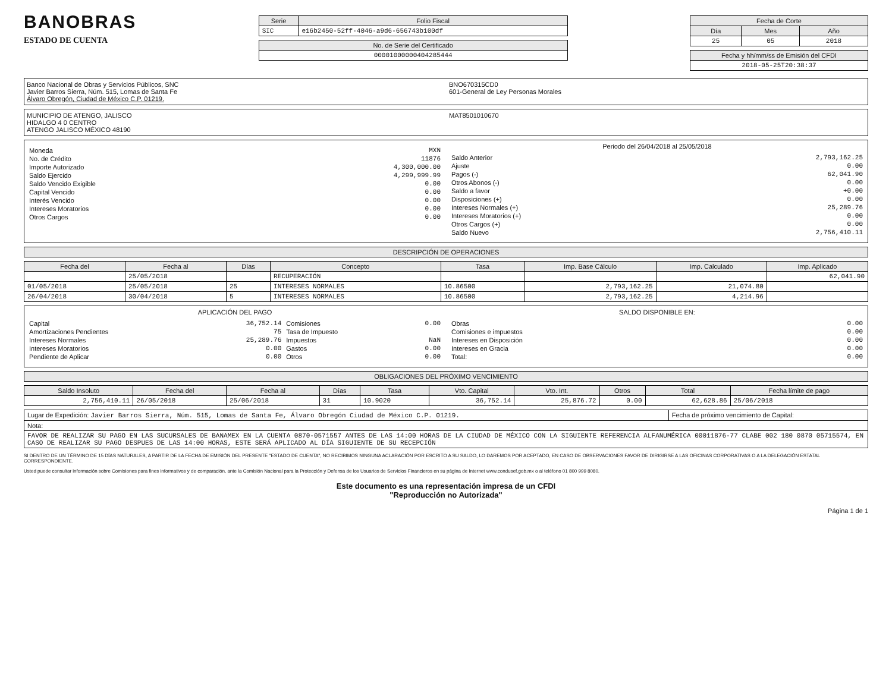BANOBRAS
ESTADO DE CUENTA
| Serie | Folio Fiscal |
| --- | --- |
| SIC | e16b2450-52ff-4046-a9d6-656743b100df |
| No. de Serie del Certificado |
| --- |
| 00001000000404285444 |
| Fecha de Corte | | |
| --- | --- | --- |
| Día | Mes | Año |
| 25 | 05 | 2018 |
| Fecha y hh/mm/ss de Emisión del CFDI |
| --- |
| 2018-05-25T20:38:37 |
Banco Nacional de Obras y Servicios Públicos, SNC
Javier Barros Sierra, Núm. 515, Lomas de Santa Fe
Álvaro Obregón, Ciudad de México C.P. 01219.
BNO670315CD0
601-General de Ley Personas Morales
MUNICIPIO DE ATENGO, JALISCO
HIDALGO 4 0 CENTRO
ATENGO JALISCO MÉXICO 48190
MAT8501010670
| Moneda | MXN |
| No. de Crédito | 11876 |
| Importe Autorizado | 4,300,000.00 |
| Saldo Ejercido | 4,299,999.99 |
| Saldo Vencido Exigible | 0.00 |
| Capital Vencido | 0.00 |
| Interés Vencido | 0.00 |
| Intereses Moratorios | 0.00 |
| Otros Cargos | 0.00 |
Periodo del 26/04/2018 al 25/05/2018
| Saldo Anterior | 2,793,162.25 |
| Ajuste | 0.00 |
| Pagos (-) | 62,041.90 |
| Otros Abonos (-) | 0.00 |
| Saldo a favor | +0.00 |
| Disposiciones (+) | 0.00 |
| Intereses Normales (+) | 25,289.76 |
| Intereses Moratorios (+) | 0.00 |
| Otros Cargos (+) | 0.00 |
| Saldo Nuevo | 2,756,410.11 |
| DESCRIPCIÓN DE OPERACIONES |
| --- |
| Fecha del | Fecha al | Días | Concepto | Tasa | Imp. Base Cálculo | Imp. Calculado | Imp. Aplicado |
| --- | --- | --- | --- | --- | --- | --- | --- |
| | 25/05/2018 | | RECUPERACIÓN | | | | 62,041.90 |
| 01/05/2018 | 25/05/2018 | 25 | INTERESES NORMALES | 10.86500 | 2,793,162.25 | 21,074.80 | |
| 26/04/2018 | 30/04/2018 | 5 | INTERESES NORMALES | 10.86500 | 2,793,162.25 | 4,214.96 | |
APLICACIÓN DEL PAGO
| Capital | 36,752.14 | Comisiones | 0.00 |
| Amortizaciones Pendientes | 75 | Tasa de Impuesto | |
| Intereses Normales | 25,289.76 | Impuestos | NaN |
| Intereses Moratorios | 0.00 | Gastos | 0.00 |
| Pendiente de Aplicar | 0.00 | Otros | 0.00 |
SALDO DISPONIBLE EN:
| Obras | 0.00 |
| Comisiones e impuestos | 0.00 |
| Intereses en Disposición | 0.00 |
| Intereses en Gracia | 0.00 |
| Total: | 0.00 |
| OBLIGACIONES DEL PRÓXIMO VENCIMIENTO |
| --- |
| Saldo Insoluto | Fecha del | Fecha al | Días | Tasa | Vto. Capital | Vto. Int. | Otros | Total | Fecha límite de pago |
| --- | --- | --- | --- | --- | --- | --- | --- | --- | --- |
| 2,756,410.11 | 26/05/2018 | 25/06/2018 | 31 | 10.9020 | 36,752.14 | 25,876.72 | 0.00 | 62,628.86 | 25/06/2018 |
| Lugar de Expedición: Javier Barros Sierra, Núm. 515, Lomas de Santa Fe, Álvaro Obregón Ciudad de México C.P. 01219. | Fecha de próximo vencimiento de Capital: |
| Nota: | |
| FAVOR DE REALIZAR SU PAGO EN LAS SUCURSALES DE BANAMEX EN LA CUENTA 0870-0571557 ANTES DE LAS 14:00 HORAS DE LA CIUDAD DE MÉXICO CON LA SIGUIENTE REFERENCIA ALFANUMÉRICA 00011876-77 CLABE 002 180 0870 05715574, EN CASO DE REALIZAR SU PAGO DESPUES DE LAS 14:00 HORAS, ESTE SERÁ APLICADO AL DÍA SIGUIENTE DE SU RECEPCIÓN | |
SI DENTRO DE UN TÉRMINO DE 15 DÍAS NATURALES, A PARTIR DE LA FECHA DE EMISIÓN DEL PRESENTE "ESTADO DE CUENTA", NO RECIBIMOS NINGUNA ACLARACIÓN POR ESCRITO A SU SALDO, LO DAREMOS POR ACEPTADO, EN CASO DE OBSERVACIONES FAVOR DE DIRIGIRSE A LAS OFICINAS CORPORATIVAS O A LA DELEGACIÓN ESTATAL CORRESPONDIENTE.
Usted puede consultar información sobre Comisiones para fines informativos y de comparación, ante la Comisión Nacional para la Protección y Defensa de los Usuarios de Servicios Financieros en su página de Internet www.condusef.gob.mx o al teléfono 01 800 999 8080.
Este documento es una representación impresa de un CFDI
"Reproducción no Autorizada"
Página 1 de 1